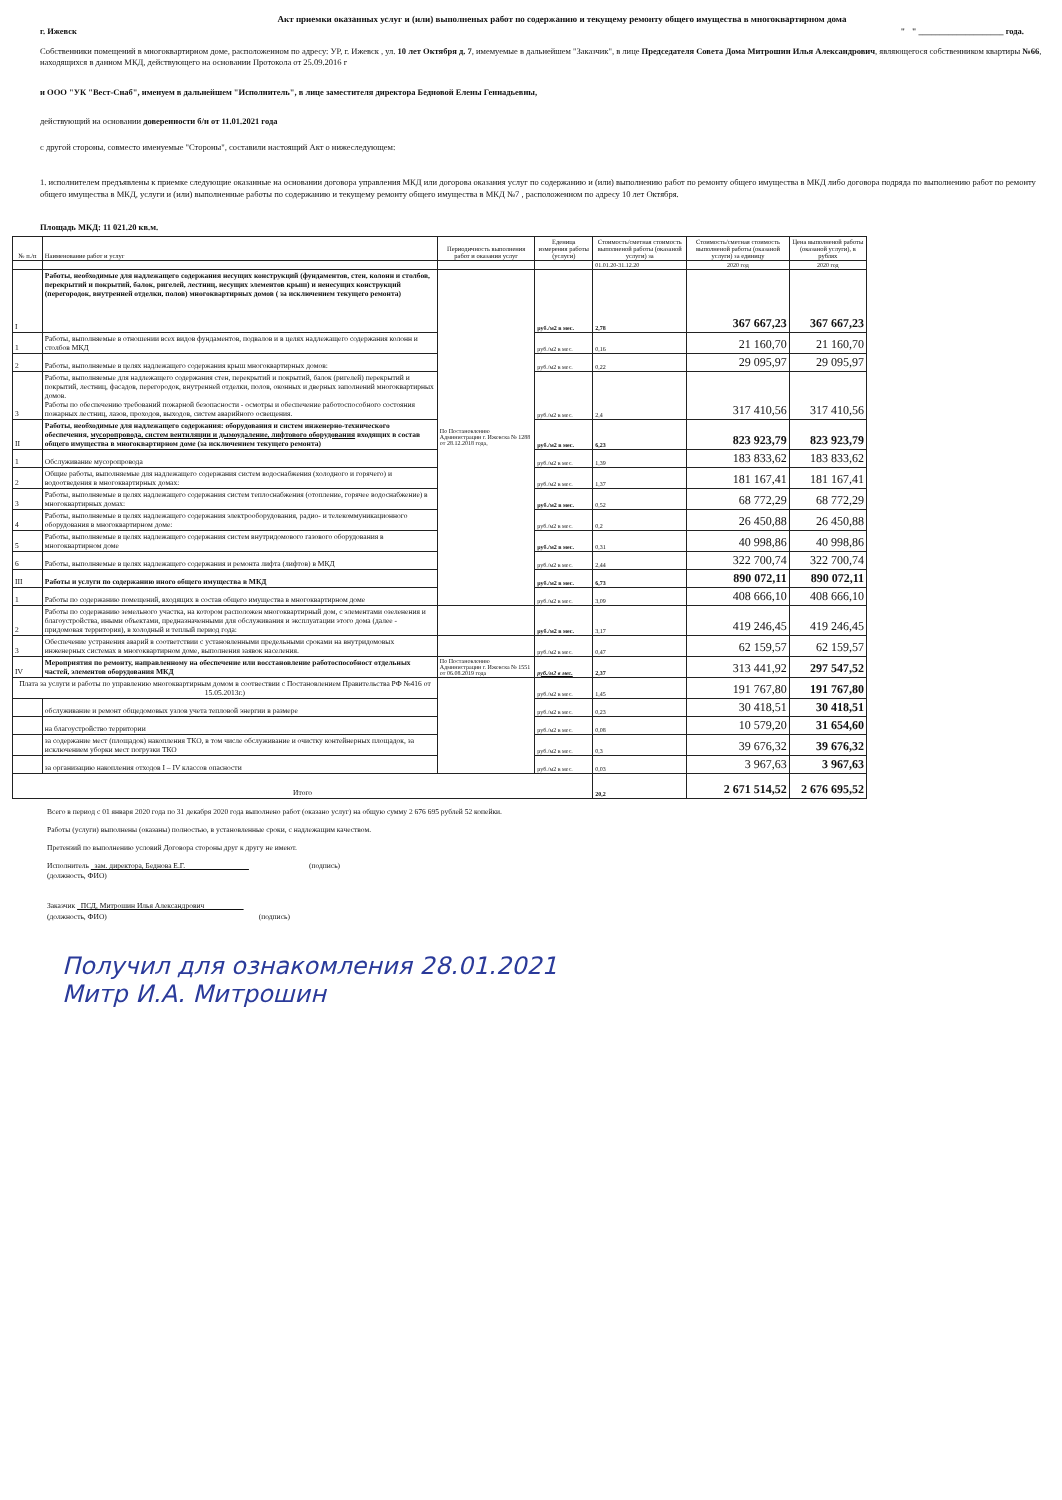Акт приемки оказанных услуг и (или) выполненых работ по содержанию и текущему ремонту общего имущества в многоквартирном дома
г. Ижевск " " ____________________ года.
Собственники помещений в многоквартирном доме, расположенном по адресу: УР, г. Ижевск , ул. 10 лет Октября д. 7, имемуемые в дальнейшем "Заказчик", в лице Председателя Совета Дома Митрошин Илья Александрович, являющегося собственником квартиры №66, находящихся в данном МКД, действующего на основании Протокола от 25.09.2016 г
и ООО "УК "Вест-Снаб", именуем в дальнейшем "Исполнитель", в лице заместителя директора Бедновой Елены Геннадьевны,
действующий на основании доверенности б/н от 11.01.2021 года
с другой стороны, совместо именуемые "Стороны", составили настоящий Акт о нижеследующем:
1. исполнителем предъявлены к приемке следующие оказанные на основании договора управления МКД или догорова оказания услуг по содержанию и (или) выполнению работ по ремонту общего имущества в МКД либо договора подряда по выполнению работ по ремонту общего имущества в МКД, услуги и (или) выполненные работы по содержанию и текущему ремонту общего имущества в МКД №7 , расположенном по адресу 10 лет Октября.
Площадь МКД: 11 021.20 кв.м.
| № п./п | Наименование работ и услуг | Периодичность выполнения работ и оказания услуг | Еденица измерения работы (услуги) | Стоимость/сметная стоимость выполненой работы (оказаной услуги) за | Стоимость/сметная стоимость выполненой работы (оказаной услуги) за единицу | Цена выполненой работы (оказаной услуги), в рублях |
| --- | --- | --- | --- | --- | --- | --- |
| | | | | 01.01.20-31.12.20 | 2020 год | 2020 год |
| I | Работы, необходимые для надлежащего содержания несущих конструкций (фундаментов, стен, колонн и столбов, перекрытий и покрытий, балок, ригелей, лестниц, несущих элементов крыш) и ненесущих конструкций (перегородок, внутренней отделки, полов) многоквартирных домов ( за исключением текущего ремонта) | По Постановлению Администрации г. Ижевска № 1288 от 28.12.2018 года, | руб./м2 в мес. | 2,78 | 367 667,23 | 367 667,23 |
| 1 | Работы, выполняемые в отношении всех видов фундаментов, подвалов и в целях надлежащего содержания колонн и столбов МКД | | руб./м2 в мес. | 0,16 | 21 160,70 | 21 160,70 |
| 2 | Работы, выполняемые в целях надлежащего содержания крыш многоквартирных домов: | | руб./м2 в мес. | 0,22 | 29 095,97 | 29 095,97 |
| 3 | Работы, выполняемые для надлежащего содержания стен, перекрытий и покрытий, балок (ригелей) перекрытий и покрытий, лестниц, фасадов, перегородок, внутренней отделки, полов, оконных и дверных заполнений многоквартирных домов. Работы по обеспечению требований пожарной безопасности - осмотры и обеспечение работоспособного состояния пожарных лестниц, лазов, проходов, выходов, систем аварийного освещения. | | руб./м2 в мес. | 2,4 | 317 410,56 | 317 410,56 |
| II | Работы, необходимые для надлежащего содержания: оборудования и систем инженерно-технического обеспечения, мусоропровода, систем вентиляции и дымоудаление, лифтового оборудования входящих в состав общего имущества в многоквартирном доме (за исключением текущего ремонта) | | руб./м2 в мес. | 6,23 | 823 923,79 | 823 923,79 |
| 1 | Обслуживание мусоропровода | | руб./м2 в мес. | 1,39 | 183 833,62 | 183 833,62 |
| 2 | Общие работы, выполняемые для надлежащего содержания систем водоснабжения (холодного и горячего) и водоотведения в многоквартирных домах: | | руб./м2 в мес. | 1,37 | 181 167,41 | 181 167,41 |
| 3 | Работы, выполняемые в целях надлежащего содержания систем теплоснабжения (отопление, горячее водоснабжение) в многоквартирных домах: | | руб./м2 в мес. | 0,52 | 68 772,29 | 68 772,29 |
| 4 | Работы, выполняемые в целях надлежащего содержания электрооборудования, радио- и телекоммуникационного оборудования в многоквартирном доме: | | руб./м2 в мес. | 0,2 | 26 450,88 | 26 450,88 |
| 5 | Работы, выполняемые в целях надлежащего содержания систем внутридомового газового оборудования в многоквартирном доме | | руб./м2 в мес. | 0,31 | 40 998,86 | 40 998,86 |
| 6 | Работы, выполняемые в целях надлежащего содержания и ремонта лифта (лифтов) в МКД | | руб./м2 в мес. | 2,44 | 322 700,74 | 322 700,74 |
| III | Работы и услуги по содержанию иного общего имущества в МКД | | руб./м2 в мес. | 6,73 | 890 072,11 | 890 072,11 |
| 1 | Работы по содержанию помещений, входящих в состав общего имущества в многоквартирном доме | | руб./м2 в мес. | 3,09 | 408 666,10 | 408 666,10 |
| 2 | Работы по содержанию земельного участка, на котором расположен многоквартирный дом, с элементами озеленения и благоустройства, иными объектами, предназначенными для обслуживания и эксплуатации этого дома (далее - придомовая территория), в холодный и теплый период года: | | руб./м2 в мес. | 3,17 | 419 246,45 | 419 246,45 |
| 3 | Обеспечение устранения аварий в соответствии с установленными предельными сроками на внутридомовых инженерных системах в многоквартирном доме, выполнения заявок населения. | | руб./м2 в мес. | 0,47 | 62 159,57 | 62 159,57 |
| IV | Мероприятия по ремонту, направленному на обеспечение или восстановление работоспособност отдельных частей, элементов оборудования МКД | По Постановлению Администрации г. Ижевска № 1551 от 06.08.2019 года | руб./м2 в мес. | 2,37 | 313 441,92 | 297 547,52 |
| Плата за услуги и работы по управлению многоквартирным домом в соотвествии с Постановлением Правительства РФ №416 от 15.05.2013г.) | | | руб./м2 в мес. | 1,45 | 191 767,80 | 191 767,80 |
| | обслуживание и ремонт общедомовых узлов учета тепловой энергии в размере | | руб./м2 в мес. | 0,23 | 30 418,51 | 30 418,51 |
| | на благоустройство территории | | руб./м2 в мес. | 0,08 | 10 579,20 | 31 654,60 |
| | за содержание мест (площадок) накопления ТКО, в том числе обслуживание и очистку контейнерных площадок, за исключением уборки мест погрузки ТКО | | руб./м2 в мес. | 0,3 | 39 676,32 | 39 676,32 |
| | за организацию накопления отходов I – IV классов опасности | | руб./м2 в мес. | 0,03 | 3 967,63 | 3 967,63 |
| Итого | | | | 20,2 | 2 671 514,52 | 2 676 695,52 |
Всего в период с 01 января 2020 года по 31 декабря 2020 года выполнено работ (оказано услуг) на общую сумму 2 676 695 рублей 52 копейки.
Работы (услуги) выполнены (оказаны) полностью, в установленные сроки, с надлежащим качеством.
Претензий по выполнению условий Договора стороны друг к другу не имеют.
Исполнитель зам. директора, Беднова Е.Г. (подпись)
(должность, ФИО)
Заказчик ПСД, Митрошин Илья Александрович
(должность, ФИО) (подпись)
Получил для ознакомления 28.01.2021
Митр И.А. Митрошин